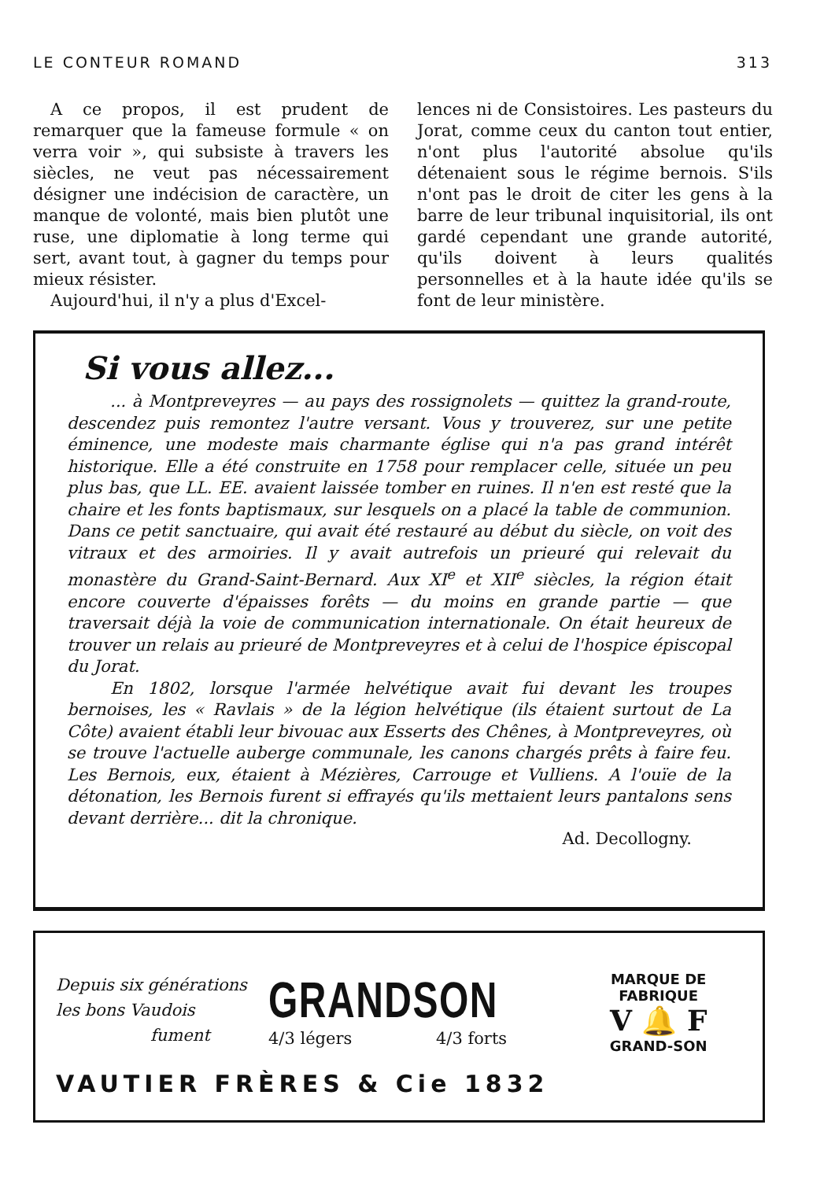LE CONTEUR ROMAND 313
A ce propos, il est prudent de remarquer que la fameuse formule « on verra voir », qui subsiste à travers les siècles, ne veut pas nécessairement désigner une indécision de caractère, un manque de volonté, mais bien plutôt une ruse, une diplomatie à long terme qui sert, avant tout, à gagner du temps pour mieux résister.
Aujourd'hui, il n'y a plus d'Excel-
lences ni de Consistoires. Les pasteurs du Jorat, comme ceux du canton tout entier, n'ont plus l'autorité absolue qu'ils détenaient sous le régime bernois. S'ils n'ont pas le droit de citer les gens à la barre de leur tribunal inquisitorial, ils ont gardé cependant une grande autorité, qu'ils doivent à leurs qualités personnelles et à la haute idée qu'ils se font de leur ministère.
Si vous allez...
... à Montpreveyres — au pays des rossignolets — quittez la grand-route, descendez puis remontez l'autre versant. Vous y trouverez, sur une petite éminence, une modeste mais charmante église qui n'a pas grand intérêt historique. Elle a été construite en 1758 pour remplacer celle, située un peu plus bas, que LL. EE. avaient laissée tomber en ruines. Il n'en est resté que la chaire et les fonts baptismaux, sur lesquels on a placé la table de communion. Dans ce petit sanctuaire, qui avait été restauré au début du siècle, on voit des vitraux et des armoiries. Il y avait autrefois un prieuré qui relevait du monastère du Grand-Saint-Bernard. Aux XI<sup>e</sup> et XII<sup>e</sup> siècles, la région était encore couverte d'épaisses forêts — du moins en grande partie — que traversait déjà la voie de communication internationale. On était heureux de trouver un relais au prieuré de Montpreveyres et à celui de l'hospice épiscopal du Jorat.
En 1802, lorsque l'armée helvétique avait fui devant les troupes bernoises, les « Ravlais » de la légion helvétique (ils étaient surtout de La Côte) avaient établi leur bivouac aux Esserts des Chênes, à Montpreveyres, où se trouve l'actuelle auberge communale, les canons chargés prêts à faire feu. Les Bernois, eux, étaient à Mézières, Carrouge et Vulliens. A l'ouïe de la détonation, les Bernois furent si effrayés qu'ils mettaient leurs pantalons sens devant derrière... dit la chronique.
Ad. Decollogny.
Depuis six générations les bons Vaudois fument
GRANDSON
4/3 légers 4/3 forts
VAUTIER FRÈRES & Cie 1832
MARQUE DE FABRIQUE
V 🔔 F
GRAND-SON